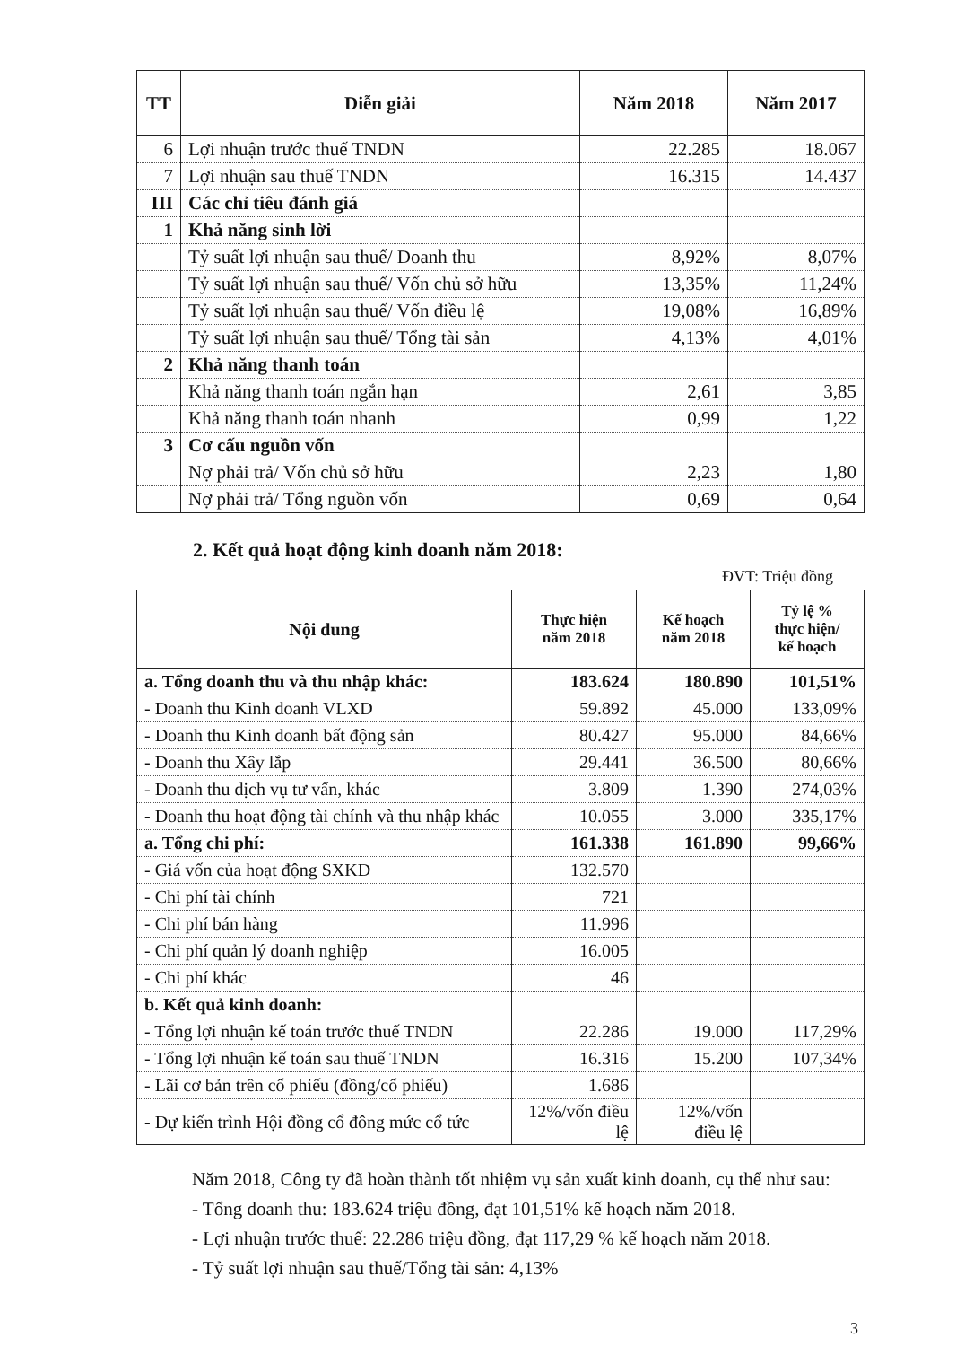| TT | Diễn giải | Năm 2018 | Năm 2017 |
| --- | --- | --- | --- |
| 6 | Lợi nhuận trước thuế TNDN | 22.285 | 18.067 |
| 7 | Lợi nhuận sau thuế TNDN | 16.315 | 14.437 |
| III | Các chỉ tiêu đánh giá | | |
| 1 | Khả năng sinh lời | | |
| | Tỷ suất lợi nhuận sau thuế/ Doanh thu | 8,92% | 8,07% |
| | Tỷ suất lợi nhuận sau thuế/ Vốn chủ sở hữu | 13,35% | 11,24% |
| | Tỷ suất lợi nhuận sau thuế/ Vốn điều lệ | 19,08% | 16,89% |
| | Tỷ suất lợi nhuận sau thuế/ Tổng tài sản | 4,13% | 4,01% |
| 2 | Khả năng thanh toán | | |
| | Khả năng thanh toán ngắn hạn | 2,61 | 3,85 |
| | Khả năng thanh toán nhanh | 0,99 | 1,22 |
| 3 | Cơ cấu nguồn vốn | | |
| | Nợ phải trả/ Vốn chủ sở hữu | 2,23 | 1,80 |
| | Nợ phải trả/ Tổng nguồn vốn | 0,69 | 0,64 |
2. Kết quả hoạt động kinh doanh năm 2018:
ĐVT: Triệu đồng
| Nội dung | Thực hiện năm 2018 | Kế hoạch năm 2018 | Tỷ lệ % thực hiện/ kế hoạch |
| --- | --- | --- | --- |
| a. Tổng doanh thu và thu nhập khác: | 183.624 | 180.890 | 101,51% |
| - Doanh thu Kinh doanh VLXD | 59.892 | 45.000 | 133,09% |
| - Doanh thu Kinh doanh bất động sản | 80.427 | 95.000 | 84,66% |
| - Doanh thu Xây lắp | 29.441 | 36.500 | 80,66% |
| - Doanh thu dịch vụ tư vấn, khác | 3.809 | 1.390 | 274,03% |
| - Doanh thu hoạt động tài chính và thu nhập khác | 10.055 | 3.000 | 335,17% |
| a. Tổng chi phí: | 161.338 | 161.890 | 99,66% |
| - Giá vốn của hoạt động SXKD | 132.570 | | |
| - Chi phí tài chính | 721 | | |
| - Chi phí bán hàng | 11.996 | | |
| - Chi phí quản lý doanh nghiệp | 16.005 | | |
| - Chi phí khác | 46 | | |
| b. Kết quả kinh doanh: | | | |
| - Tổng lợi nhuận kế toán trước thuế TNDN | 22.286 | 19.000 | 117,29% |
| - Tổng lợi nhuận kế toán sau thuế TNDN | 16.316 | 15.200 | 107,34% |
| - Lãi cơ bản trên cổ phiếu (đồng/cổ phiếu) | 1.686 | | |
| - Dự kiến trình Hội đồng cổ đông mức cổ tức | 12%/vốn điều lệ | 12%/vốn điều lệ | |
Năm 2018, Công ty đã hoàn thành tốt nhiệm vụ sản xuất kinh doanh, cụ thể như sau:
- Tổng doanh thu: 183.624 triệu đồng, đạt 101,51% kế hoạch năm 2018.
- Lợi nhuận trước thuế: 22.286 triệu đồng, đạt 117,29 % kế hoạch năm 2018.
- Tỷ suất lợi nhuận sau thuế/Tổng tài sản: 4,13%
3